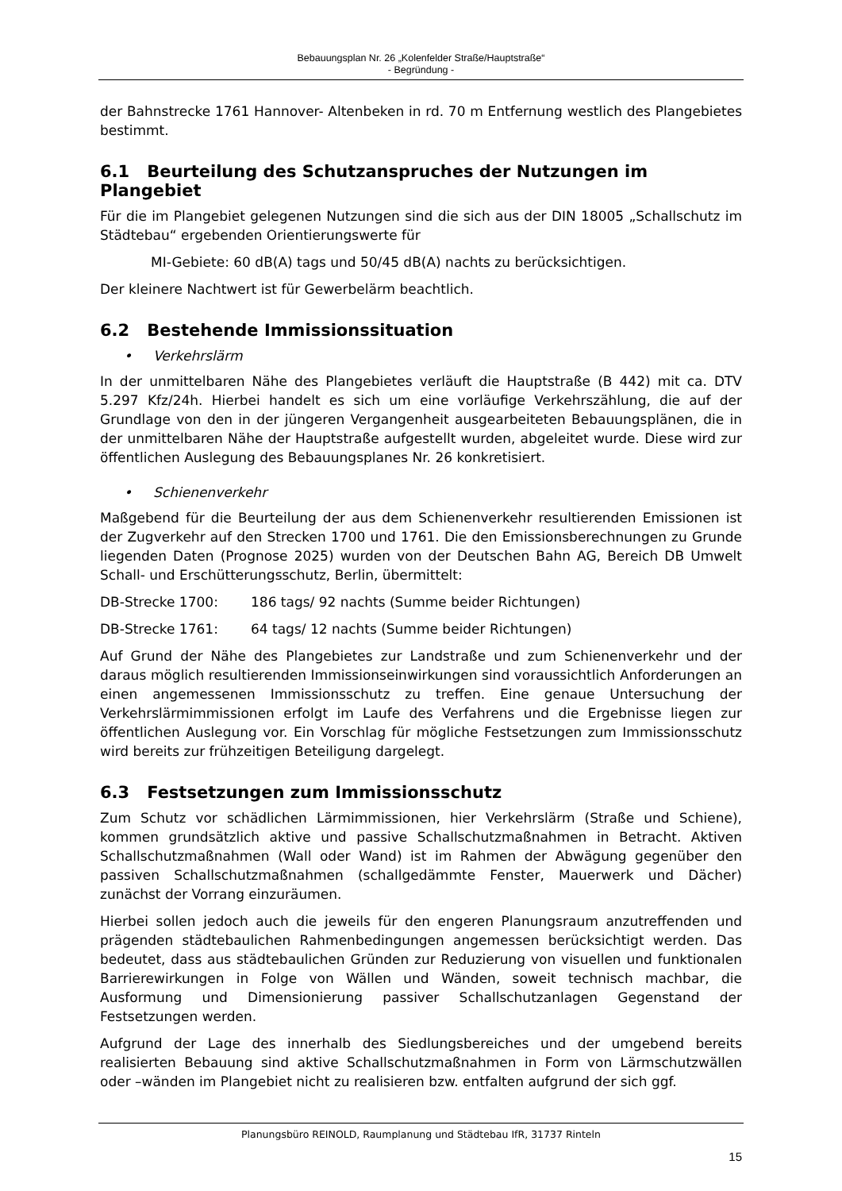Bebauungsplan Nr. 26 „Kolenfelder Straße/Hauptstraße“
- Begründung -
der Bahnstrecke 1761 Hannover- Altenbeken in rd. 70 m Entfernung westlich des Plangebietes bestimmt.
6.1 Beurteilung des Schutzanspruches der Nutzungen im Plangebiet
Für die im Plangebiet gelegenen Nutzungen sind die sich aus der DIN 18005 „Schallschutz im Städtebau“ ergebenden Orientierungswerte für
MI-Gebiete: 60 dB(A) tags und 50/45 dB(A) nachts zu berücksichtigen.
Der kleinere Nachtwert ist für Gewerbelärm beachtlich.
6.2 Bestehende Immissionssituation
• Verkehrslärm
In der unmittelbaren Nähe des Plangebietes verläuft die Hauptstraße (B 442) mit ca. DTV 5.297 Kfz/24h. Hierbei handelt es sich um eine vorläufige Verkehrszählung, die auf der Grundlage von den in der jüngeren Vergangenheit ausgearbeiteten Bebauungsplänen, die in der unmittelbaren Nähe der Hauptstraße aufgestellt wurden, abgeleitet wurde. Diese wird zur öffentlichen Auslegung des Bebauungsplanes Nr. 26 konkretisiert.
• Schienenverkehr
Maßgebend für die Beurteilung der aus dem Schienenverkehr resultierenden Emissionen ist der Zugverkehr auf den Strecken 1700 und 1761. Die den Emissionsberechnungen zu Grunde liegenden Daten (Prognose 2025) wurden von der Deutschen Bahn AG, Bereich DB Umwelt Schall- und Erschütterungsschutz, Berlin, übermittelt:
DB-Strecke 1700: 186 tags/ 92 nachts (Summe beider Richtungen)
DB-Strecke 1761: 64 tags/ 12 nachts (Summe beider Richtungen)
Auf Grund der Nähe des Plangebietes zur Landstraße und zum Schienenverkehr und der daraus möglich resultierenden Immissionseinwirkungen sind voraussichtlich Anforderungen an einen angemessenen Immissionsschutz zu treffen. Eine genaue Untersuchung der Verkehrslärmimmissionen erfolgt im Laufe des Verfahrens und die Ergebnisse liegen zur öffentlichen Auslegung vor. Ein Vorschlag für mögliche Festsetzungen zum Immissionsschutz wird bereits zur frühzeitigen Beteiligung dargelegt.
6.3 Festsetzungen zum Immissionsschutz
Zum Schutz vor schädlichen Lärmimmissionen, hier Verkehrslärm (Straße und Schiene), kommen grundsätzlich aktive und passive Schallschutzmaßnahmen in Betracht. Aktiven Schallschutzmaßnahmen (Wall oder Wand) ist im Rahmen der Abwägung gegenüber den passiven Schallschutzmaßnahmen (schallgedämmte Fenster, Mauerwerk und Dächer) zunächst der Vorrang einzuräumen.
Hierbei sollen jedoch auch die jeweils für den engeren Planungsraum anzutreffenden und prägenden städtebaulichen Rahmenbedingungen angemessen berücksichtigt werden. Das bedeutet, dass aus städtebaulichen Gründen zur Reduzierung von visuellen und funktionalen Barrierewirkungen in Folge von Wällen und Wänden, soweit technisch machbar, die Ausformung und Dimensionierung passiver Schallschutzanlagen Gegenstand der Festsetzungen werden.
Aufgrund der Lage des innerhalb des Siedlungsbereiches und der umgebend bereits realisierten Bebauung sind aktive Schallschutzmaßnahmen in Form von Lärmschutzwällen oder –wänden im Plangebiet nicht zu realisieren bzw. entfalten aufgrund der sich ggf.
Planungsbüro REINOLD, Raumplanung und Städtebau IfR, 31737 Rinteln
15